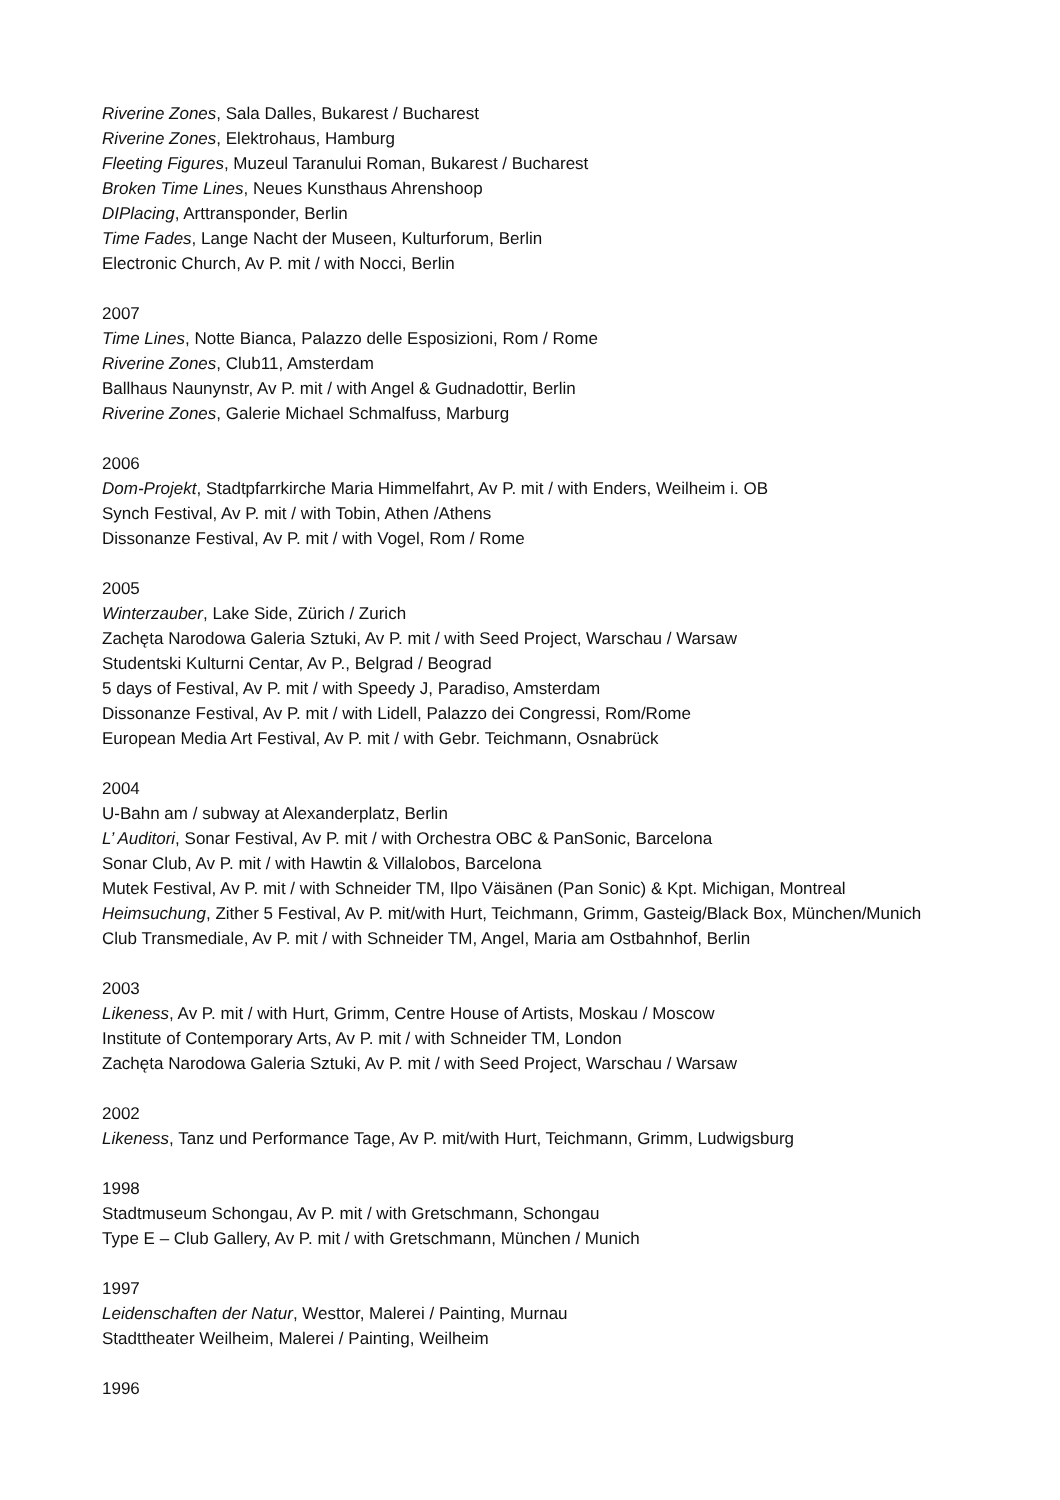Riverine Zones, Sala Dalles, Bukarest / Bucharest
Riverine Zones, Elektrohaus, Hamburg
Fleeting Figures, Muzeul Taranului Roman, Bukarest / Bucharest
Broken Time Lines, Neues Kunsthaus Ahrenshoop
DIPlacing, Arttransponder, Berlin
Time Fades, Lange Nacht der Museen, Kulturforum, Berlin
Electronic Church, Av P. mit / with Nocci, Berlin
2007
Time Lines, Notte Bianca, Palazzo delle Esposizioni, Rom / Rome
Riverine Zones, Club11, Amsterdam
Ballhaus Naunynstr, Av P. mit / with Angel & Gudnadottir, Berlin
Riverine Zones, Galerie Michael Schmalfuss, Marburg
2006
Dom-Projekt, Stadtpfarrkirche Maria Himmelfahrt, Av P. mit / with Enders, Weilheim i. OB
Synch Festival, Av P. mit / with Tobin, Athen /Athens
Dissonanze Festival, Av P. mit / with Vogel, Rom / Rome
2005
Winterzauber, Lake Side, Zürich / Zurich
Zachęta Narodowa Galeria Sztuki, Av P. mit / with Seed Project, Warschau / Warsaw
Studentski Kulturni Centar, Av P., Belgrad / Beograd
5 days of Festival, Av P. mit / with Speedy J, Paradiso, Amsterdam
Dissonanze Festival, Av P. mit / with Lidell, Palazzo dei Congressi, Rom/Rome
European Media Art Festival, Av P. mit / with Gebr. Teichmann, Osnabrück
2004
U-Bahn am / subway at Alexanderplatz, Berlin
L’ Auditori, Sonar Festival, Av P. mit / with Orchestra OBC & PanSonic, Barcelona
Sonar Club, Av P. mit / with Hawtin & Villalobos, Barcelona
Mutek Festival, Av P. mit / with Schneider TM, Ilpo Väisänen (Pan Sonic) & Kpt. Michigan, Montreal
Heimsuchung, Zither 5 Festival, Av P. mit/with Hurt, Teichmann, Grimm, Gasteig/Black Box, München/Munich
Club Transmediale, Av P. mit / with Schneider TM, Angel, Maria am Ostbahnhof, Berlin
2003
Likeness, Av P. mit / with Hurt, Grimm, Centre House of Artists, Moskau / Moscow
Institute of Contemporary Arts, Av P. mit / with Schneider TM, London
Zachęta Narodowa Galeria Sztuki, Av P. mit / with Seed Project, Warschau / Warsaw
2002
Likeness, Tanz und Performance Tage, Av P. mit/with Hurt, Teichmann, Grimm, Ludwigsburg
1998
Stadtmuseum Schongau, Av P. mit / with Gretschmann, Schongau
Type E – Club Gallery, Av P. mit / with Gretschmann, München / Munich
1997
Leidenschaften der Natur, Westtor, Malerei / Painting, Murnau
Stadttheater Weilheim, Malerei / Painting, Weilheim
1996